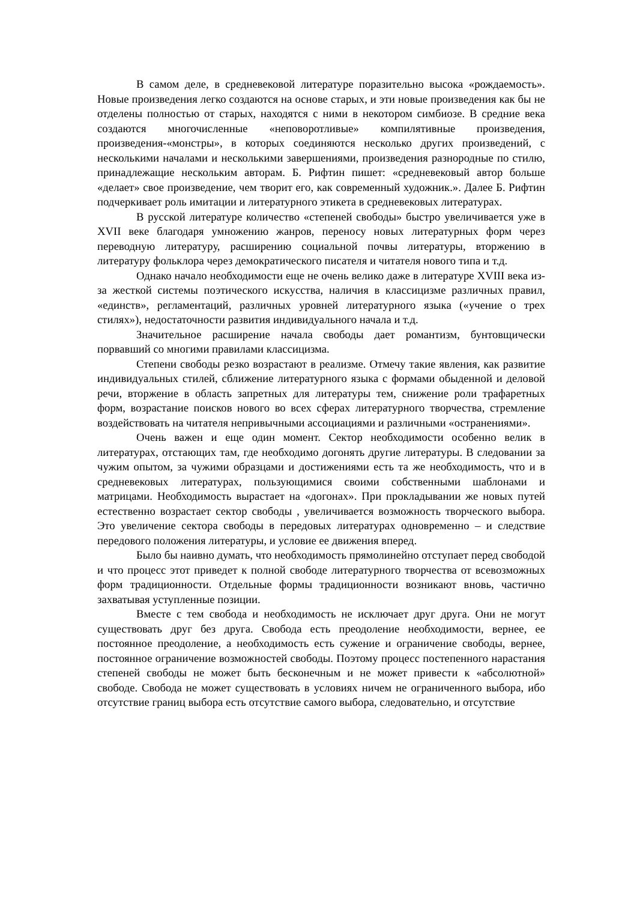В самом деле, в средневековой литературе поразительно высока «рождаемость». Новые произведения легко создаются на основе старых, и эти новые произведения как бы не отделены полностью от старых, находятся с ними в некотором симбиозе. В средние века создаются многочисленные «неповоротливые» компилятивные произведения, произведения-«монстры», в которых соединяются несколько других произведений, с несколькими началами и несколькими завершениями, произведения разнородные по стилю, принадлежащие нескольким авторам. Б. Рифтин пишет: «средневековый автор больше «делает» свое произведение, чем творит его, как современный художник.». Далее Б. Рифтин подчеркивает роль имитации и литературного этикета в средневековых литературах.
В русской литературе количество «степеней свободы» быстро увеличивается уже в XVII веке благодаря умножению жанров, переносу новых литературных форм через переводную литературу, расширению социальной почвы литературы, вторжению в литературу фольклора через демократического писателя и читателя нового типа и т.д.
Однако начало необходимости еще не очень велико даже в литературе XVIII века из-за жесткой системы поэтического искусства, наличия в классицизме различных правил, «единств», регламентаций, различных уровней литературного языка («учение о трех стилях»), недостаточности развития индивидуального начала и т.д.
Значительное расширение начала свободы дает романтизм, бунтовщически порвавший со многими правилами классицизма.
Степени свободы резко возрастают в реализме. Отмечу такие явления, как развитие индивидуальных стилей, сближение литературного языка с формами обыденной и деловой речи, вторжение в область запретных для литературы тем, снижение роли трафаретных форм, возрастание поисков нового во всех сферах литературного творчества, стремление воздействовать на читателя непривычными ассоциациями и различными «остранениями».
Очень важен и еще один момент. Сектор необходимости особенно велик в литературах, отстающих там, где необходимо догонять другие литературы. В следовании за чужим опытом, за чужими образцами и достижениями есть та же необходимость, что и в средневековых литературах, пользующимися своими собственными шаблонами и матрицами. Необходимость вырастает на «догонах». При прокладывании же новых путей естественно возрастает сектор свободы , увеличивается возможность творческого выбора. Это увеличение сектора свободы в передовых литературах одновременно – и следствие передового положения литературы, и условие ее движения вперед.
Было бы наивно думать, что необходимость прямолинейно отступает перед свободой и что процесс этот приведет к полной свободе литературного творчества от всевозможных форм традиционности. Отдельные формы традиционности возникают вновь, частично захватывая уступленные позиции.
Вместе с тем свобода и необходимость не исключает друг друга. Они не могут существовать друг без друга. Свобода есть преодоление необходимости, вернее, ее постоянное преодоление, а необходимость есть сужение и ограничение свободы, вернее, постоянное ограничение возможностей свободы. Поэтому процесс постепенного нарастания степеней свободы не может быть бесконечным и не может привести к «абсолютной» свободе. Свобода не может существовать в условиях ничем не ограниченного выбора, ибо отсутствие границ выбора есть отсутствие самого выбора, следовательно, и отсутствие